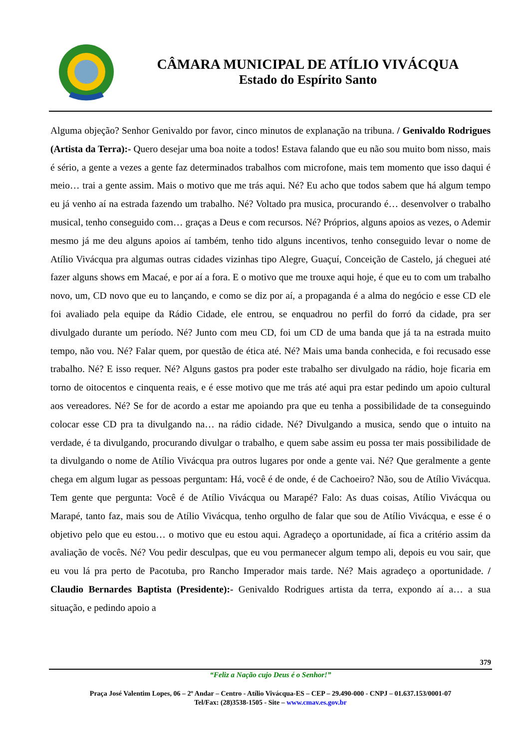CÂMARA MUNICIPAL DE ATÍLIO VIVÁCQUA
Estado do Espírito Santo
Alguma objeção? Senhor Genivaldo por favor, cinco minutos de explanação na tribuna. / Genivaldo Rodrigues (Artista da Terra):- Quero desejar uma boa noite a todos! Estava falando que eu não sou muito bom nisso, mais é sério, a gente a vezes a gente faz determinados trabalhos com microfone, mais tem momento que isso daqui é meio… trai a gente assim. Mais o motivo que me trás aqui. Né? Eu acho que todos sabem que há algum tempo eu já venho aí na estrada fazendo um trabalho. Né? Voltado pra musica, procurando é… desenvolver o trabalho musical, tenho conseguido com… graças a Deus e com recursos. Né? Próprios, alguns apoios as vezes, o Ademir mesmo já me deu alguns apoios aí também, tenho tido alguns incentivos, tenho conseguido levar o nome de Atílio Vivácqua pra algumas outras cidades vizinhas tipo Alegre, Guaçuí, Conceição de Castelo, já cheguei até fazer alguns shows em Macaé, e por aí a fora. E o motivo que me trouxe aqui hoje, é que eu to com um trabalho novo, um, CD novo que eu to lançando, e como se diz por aí, a propaganda é a alma do negócio e esse CD ele foi avaliado pela equipe da Rádio Cidade, ele entrou, se enquadrou no perfil do forró da cidade, pra ser divulgado durante um período. Né? Junto com meu CD, foi um CD de uma banda que já ta na estrada muito tempo, não vou. Né? Falar quem, por questão de ética até. Né? Mais uma banda conhecida, e foi recusado esse trabalho. Né? E isso requer. Né? Alguns gastos pra poder este trabalho ser divulgado na rádio, hoje ficaria em torno de oitocentos e cinquenta reais, e é esse motivo que me trás até aqui pra estar pedindo um apoio cultural aos vereadores. Né? Se for de acordo a estar me apoiando pra que eu tenha a possibilidade de ta conseguindo colocar esse CD pra ta divulgando na… na rádio cidade. Né? Divulgando a musica, sendo que o intuito na verdade, é ta divulgando, procurando divulgar o trabalho, e quem sabe assim eu possa ter mais possibilidade de ta divulgando o nome de Atílio Vivácqua pra outros lugares por onde a gente vai. Né? Que geralmente a gente chega em algum lugar as pessoas perguntam: Há, você é de onde, é de Cachoeiro? Não, sou de Atílio Vivácqua. Tem gente que pergunta: Você é de Atílio Vivácqua ou Marapé? Falo: As duas coisas, Atílio Vivácqua ou Marapé, tanto faz, mais sou de Atílio Vivácqua, tenho orgulho de falar que sou de Atílio Vivácqua, e esse é o objetivo pelo que eu estou… o motivo que eu estou aqui. Agradeço a oportunidade, aí fica a critério assim da avaliação de vocês. Né? Vou pedir desculpas, que eu vou permanecer algum tempo ali, depois eu vou sair, que eu vou lá pra perto de Pacotuba, pro Rancho Imperador mais tarde. Né? Mais agradeço a oportunidade. / Claudio Bernardes Baptista (Presidente):- Genivaldo Rodrigues artista da terra, expondo aí a… a sua situação, e pedindo apoio a
379
“Feliz a Nação cujo Deus é o Senhor!”
Praça José Valentim Lopes, 06 – 2º Andar – Centro - Atílio Vivácqua-ES – CEP – 29.490-000 - CNPJ – 01.637.153/0001-07
Tel/Fax: (28)3538-1505 - Site – www.cmav.es.gov.br